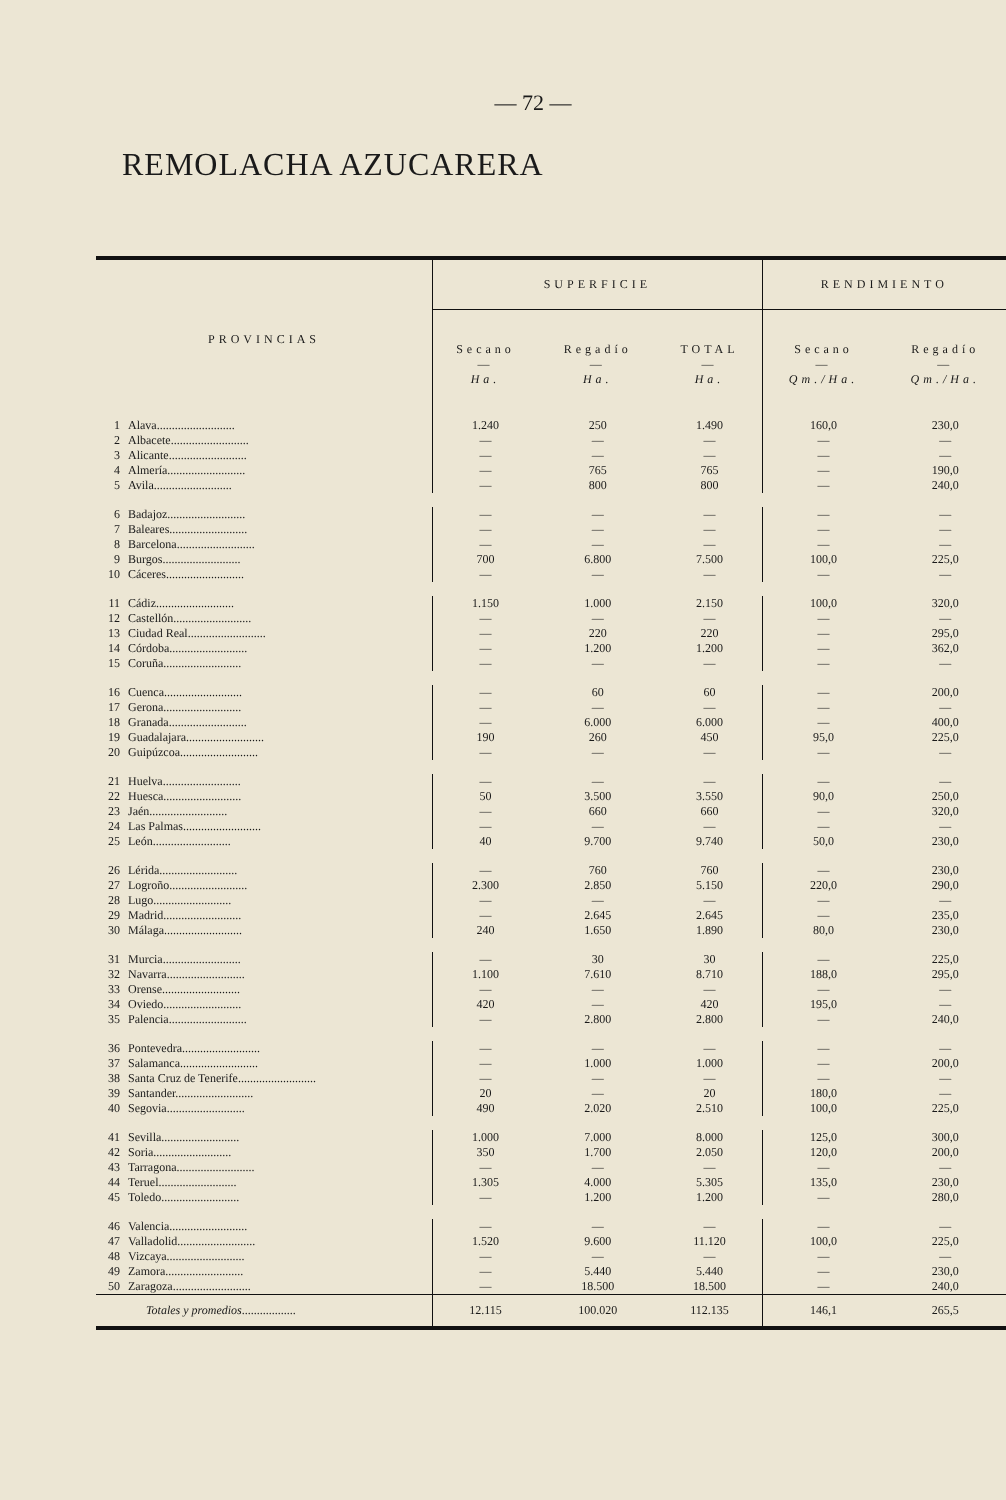— 72 —
REMOLACHA AZUCARERA
| PROVINCIAS | | SUPERFICIE | | | RENDIMIENTO | |
| --- | --- | --- | --- | --- | --- | --- |
| | | Secano — Ha. | Regadío — Ha. | TOTAL — Ha. | Secano — Qm./Ha. | Regadío — Qm./Ha. |
| 1 | Alava.......................... | 1.240 | 250 | 1.490 | 160,0 | 230,0 |
| 2 | Albacete.......................... | — | — | — | — | — |
| 3 | Alicante.......................... | — | — | — | — | — |
| 4 | Almería.......................... | — | 765 | 765 | — | 190,0 |
| 5 | Avila.......................... | — | 800 | 800 | — | 240,0 |
| 6 | Badajoz.......................... | — | — | — | — | — |
| 7 | Baleares.......................... | — | — | — | — | — |
| 8 | Barcelona.......................... | — | — | — | — | — |
| 9 | Burgos.......................... | 700 | 6.800 | 7.500 | 100,0 | 225,0 |
| 10 | Cáceres.......................... | — | — | — | — | — |
| 11 | Cádiz.......................... | 1.150 | 1.000 | 2.150 | 100,0 | 320,0 |
| 12 | Castellón.......................... | — | — | — | — | — |
| 13 | Ciudad Real.......................... | — | 220 | 220 | — | 295,0 |
| 14 | Córdoba.......................... | — | 1.200 | 1.200 | — | 362,0 |
| 15 | Coruña.......................... | — | — | — | — | — |
| 16 | Cuenca.......................... | — | 60 | 60 | — | 200,0 |
| 17 | Gerona.......................... | — | — | — | — | — |
| 18 | Granada.......................... | — | 6.000 | 6.000 | — | 400,0 |
| 19 | Guadalajara.......................... | 190 | 260 | 450 | 95,0 | 225,0 |
| 20 | Guipúzcoa.......................... | — | — | — | — | — |
| 21 | Huelva.......................... | — | — | — | — | — |
| 22 | Huesca.......................... | 50 | 3.500 | 3.550 | 90,0 | 250,0 |
| 23 | Jaén.......................... | — | 660 | 660 | — | 320,0 |
| 24 | Las Palmas.......................... | — | — | — | — | — |
| 25 | León.......................... | 40 | 9.700 | 9.740 | 50,0 | 230,0 |
| 26 | Lérida.......................... | — | 760 | 760 | — | 230,0 |
| 27 | Logroño.......................... | 2.300 | 2.850 | 5.150 | 220,0 | 290,0 |
| 28 | Lugo.......................... | — | — | — | — | — |
| 29 | Madrid.......................... | — | 2.645 | 2.645 | — | 235,0 |
| 30 | Málaga.......................... | 240 | 1.650 | 1.890 | 80,0 | 230,0 |
| 31 | Murcia.......................... | — | 30 | 30 | — | 225,0 |
| 32 | Navarra.......................... | 1.100 | 7.610 | 8.710 | 188,0 | 295,0 |
| 33 | Orense.......................... | — | — | — | — | — |
| 34 | Oviedo.......................... | 420 | — | 420 | 195,0 | — |
| 35 | Palencia.......................... | — | 2.800 | 2.800 | — | 240,0 |
| 36 | Pontevedra.......................... | — | — | — | — | — |
| 37 | Salamanca.......................... | — | 1.000 | 1.000 | — | 200,0 |
| 38 | Santa Cruz de Tenerife.......................... | — | — | — | — | — |
| 39 | Santander.......................... | 20 | — | 20 | 180,0 | — |
| 40 | Segovia.......................... | 490 | 2.020 | 2.510 | 100,0 | 225,0 |
| 41 | Sevilla.......................... | 1.000 | 7.000 | 8.000 | 125,0 | 300,0 |
| 42 | Soria.......................... | 350 | 1.700 | 2.050 | 120,0 | 200,0 |
| 43 | Tarragona.......................... | — | — | — | — | — |
| 44 | Teruel.......................... | 1.305 | 4.000 | 5.305 | 135,0 | 230,0 |
| 45 | Toledo.......................... | — | 1.200 | 1.200 | — | 280,0 |
| 46 | Valencia.......................... | — | — | — | — | — |
| 47 | Valladolid.......................... | 1.520 | 9.600 | 11.120 | 100,0 | 225,0 |
| 48 | Vizcaya.......................... | — | — | — | — | — |
| 49 | Zamora.......................... | — | 5.440 | 5.440 | — | 230,0 |
| 50 | Zaragoza.......................... | — | 18.500 | 18.500 | — | 240,0 |
| Totales y promedios .................. | | 12.115 | 100.020 | 112.135 | 146,1 | 265,5 |